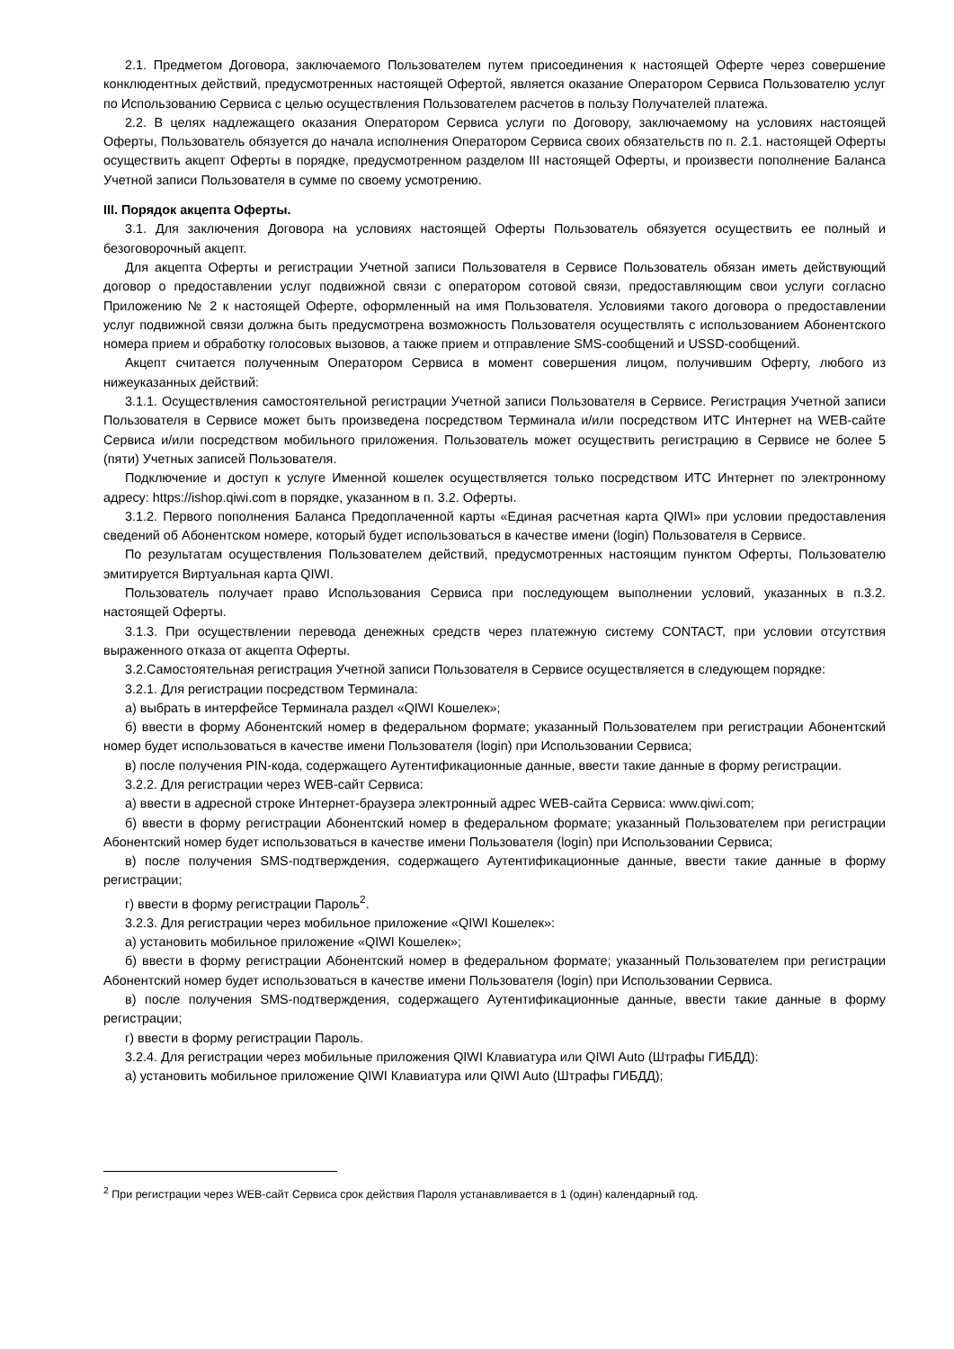2.1. Предметом Договора, заключаемого Пользователем путем присоединения к настоящей Оферте через совершение конклюдентных действий, предусмотренных настоящей Офертой, является оказание Оператором Сервиса Пользователю услуг по Использованию Сервиса с целью осуществления Пользователем расчетов в пользу Получателей платежа.
2.2. В целях надлежащего оказания Оператором Сервиса услуги по Договору, заключаемому на условиях настоящей Оферты, Пользователь обязуется до начала исполнения Оператором Сервиса своих обязательств по п. 2.1. настоящей Оферты осуществить акцепт Оферты в порядке, предусмотренном разделом III настоящей Оферты, и произвести пополнение Баланса Учетной записи Пользователя в сумме по своему усмотрению.
III. Порядок акцепта Оферты.
3.1. Для заключения Договора на условиях настоящей Оферты Пользователь обязуется осуществить ее полный и безоговорочный акцепт.
Для акцепта Оферты и регистрации Учетной записи Пользователя в Сервисе Пользователь обязан иметь действующий договор о предоставлении услуг подвижной связи с оператором сотовой связи, предоставляющим свои услуги согласно Приложению № 2 к настоящей Оферте, оформленный на имя Пользователя. Условиями такого договора о предоставлении услуг подвижной связи должна быть предусмотрена возможность Пользователя осуществлять с использованием Абонентского номера прием и обработку голосовых вызовов, а также прием и отправление SMS-сообщений и USSD-сообщений.
Акцепт считается полученным Оператором Сервиса в момент совершения лицом, получившим Оферту, любого из нижеуказанных действий:
3.1.1. Осуществления самостоятельной регистрации Учетной записи Пользователя в Сервисе. Регистрация Учетной записи Пользователя в Сервисе может быть произведена посредством Терминала и/или посредством ИТС Интернет на WEB-сайте Сервиса и/или посредством мобильного приложения. Пользователь может осуществить регистрацию в Сервисе не более 5 (пяти) Учетных записей Пользователя.
Подключение и доступ к услуге Именной кошелек осуществляется только посредством ИТС Интернет по электронному адресу: https://ishop.qiwi.com в порядке, указанном в п. 3.2. Оферты.
3.1.2. Первого пополнения Баланса Предоплаченной карты «Единая расчетная карта QIWI» при условии предоставления сведений об Абонентском номере, который будет использоваться в качестве имени (login) Пользователя в Сервисе.
По результатам осуществления Пользователем действий, предусмотренных настоящим пунктом Оферты, Пользователю эмитируется Виртуальная карта QIWI.
Пользователь получает право Использования Сервиса при последующем выполнении условий, указанных в п.3.2. настоящей Оферты.
3.1.3. При осуществлении перевода денежных средств через платежную систему CONTACT, при условии отсутствия выраженного отказа от акцепта Оферты.
3.2.Самостоятельная регистрация Учетной записи Пользователя в Сервисе осуществляется в следующем порядке:
3.2.1. Для регистрации посредством Терминала:
а) выбрать в интерфейсе Терминала раздел «QIWI Кошелек»;
б) ввести в форму Абонентский номер в федеральном формате; указанный Пользователем при регистрации Абонентский номер будет использоваться в качестве имени Пользователя (login) при Использовании Сервиса;
в) после получения PIN-кода, содержащего Аутентификационные данные, ввести такие данные в форму регистрации.
3.2.2. Для регистрации через WEB-сайт Сервиса:
а) ввести в адресной строке Интернет-браузера электронный адрес WEB-сайта Сервиса: www.qiwi.com;
б) ввести в форму регистрации Абонентский номер в федеральном формате; указанный Пользователем при регистрации Абонентский номер будет использоваться в качестве имени Пользователя (login) при Использовании Сервиса;
в) после получения SMS-подтверждения, содержащего Аутентификационные данные, ввести такие данные в форму регистрации;
г) ввести в форму регистрации Пароль<sup>2</sup>.
3.2.3. Для регистрации через мобильное приложение «QIWI Кошелек»:
а) установить мобильное приложение «QIWI Кошелек»;
б) ввести в форму регистрации Абонентский номер в федеральном формате; указанный Пользователем при регистрации Абонентский номер будет использоваться в качестве имени Пользователя (login) при Использовании Сервиса.
в) после получения SMS-подтверждения, содержащего Аутентификационные данные, ввести такие данные в форму регистрации;
г) ввести в форму регистрации Пароль.
3.2.4. Для регистрации через мобильные приложения QIWI Клавиатура или QIWI Auto (Штрафы ГИБДД):
а) установить мобильное приложение QIWI Клавиатура или QIWI Auto (Штрафы ГИБДД);
<sup>2</sup> При регистрации через WEB-сайт Сервиса срок действия Пароля устанавливается в 1 (один) календарный год.